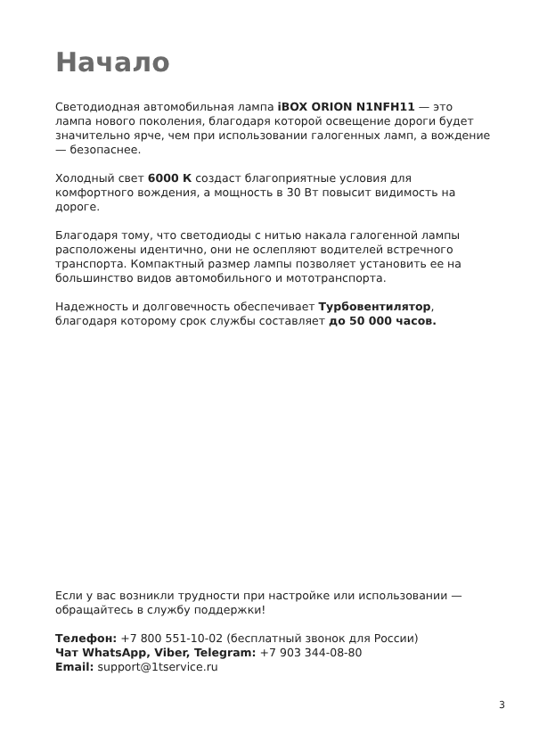Начало
Светодиодная автомобильная лампа iBOX ORION N1NFH11 — это лампа нового поколения, благодаря которой освещение дороги будет значительно ярче, чем при использовании галогенных ламп, а вождение — безопаснее.
Холодный свет 6000 К создаст благоприятные условия для комфортного вождения, а мощность в 30 Вт повысит видимость на дороге.
Благодаря тому, что светодиоды с нитью накала галогенной лампы расположены идентично, они не ослепляют водителей встречного транспорта. Компактный размер лампы позволяет установить ее на большинство видов автомобильного и мототранспорта.
Надежность и долговечность обеспечивает Турбовентилятор, благодаря которому срок службы составляет до 50 000 часов.
Если у вас возникли трудности при настройке или использовании — обращайтесь в службу поддержки!
Телефон: +7 800 551-10-02 (бесплатный звонок для России)
Чат WhatsApp, Viber, Telegram: +7 903 344-08-80
Email: support@1tservice.ru
3